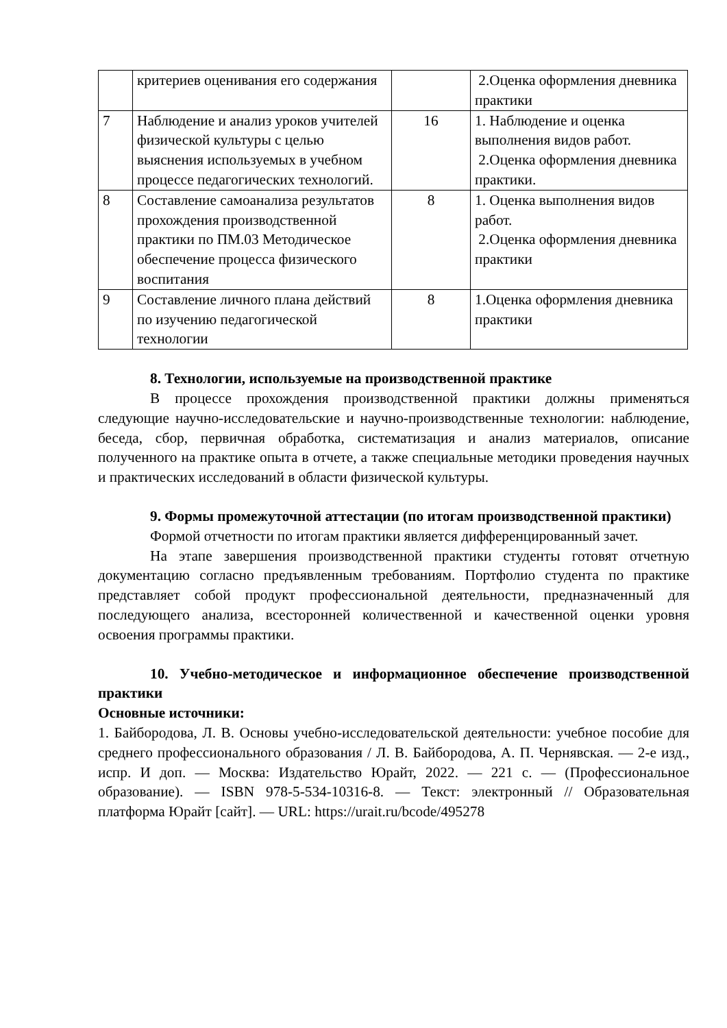| | критериев оценивания его содержания | | 2.Оценка оформления дневника практики |
| 7 | Наблюдение и анализ уроков учителей физической культуры с целью выяснения используемых в учебном процессе педагогических технологий. | 16 | 1. Наблюдение и оценка выполнения видов работ. 2.Оценка оформления дневника практики. |
| 8 | Составление самоанализа результатов прохождения производственной практики по ПМ.03 Методическое обеспечение процесса физического воспитания | 8 | 1. Оценка выполнения видов работ. 2.Оценка оформления дневника практики |
| 9 | Составление личного плана действий по изучению педагогической технологии | 8 | 1.Оценка оформления дневника практики |
8. Технологии, используемые на производственной практике
В процессе прохождения производственной практики должны применяться следующие научно-исследовательские и научно-производственные технологии: наблюдение, беседа, сбор, первичная обработка, систематизация и анализ материалов, описание полученного на практике опыта в отчете, а также специальные методики проведения научных и практических исследований в области физической культуры.
9. Формы промежуточной аттестации (по итогам производственной практики)
Формой отчетности по итогам практики является дифференцированный зачет.
На этапе завершения производственной практики студенты готовят отчетную документацию согласно предъявленным требованиям. Портфолио студента по практике представляет собой продукт профессиональной деятельности, предназначенный для последующего анализа, всесторонней количественной и качественной оценки уровня освоения программы практики.
10. Учебно-методическое и информационное обеспечение производственной практики
Основные источники:
1. Байбородова, Л. В. Основы учебно-исследовательской деятельности: учебное пособие для среднего профессионального образования / Л. В. Байбородова, А. П. Чернявская. — 2-е изд., испр. И доп. — Москва: Издательство Юрайт, 2022. — 221 с. — (Профессиональное образование). — ISBN 978-5-534-10316-8. — Текст: электронный // Образовательная платформа Юрайт [сайт]. — URL: https://urait.ru/bcode/495278